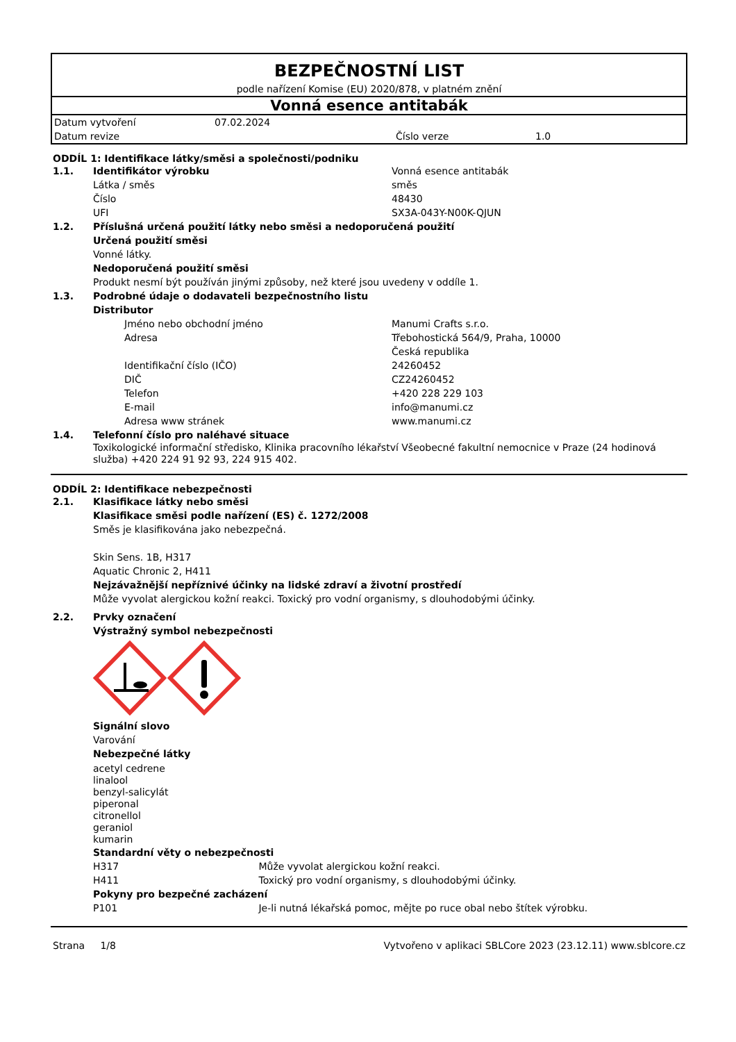BEZPEČNOSTNÍ LIST
podle nařízení Komise (EU) 2020/878, v platném znění
Vonná esence antitabák
| Datum vytvoření | 07.02.2024 | | |
| Datum revize | | Číslo verze | 1.0 |
ODDÍL 1: Identifikace látky/směsi a společnosti/podniku
1.1. Identifikátor výrobku Vonná esence antitabák
Látka / směs směs
Číslo 48430
UFI SX3A-043Y-N00K-QJUN
1.2. Příslušná určená použití látky nebo směsi a nedoporučená použití
Určená použití směsi
Vonné látky.
Nedoporučená použití směsi
Produkt nesmí být používán jinými způsoby, než které jsou uvedeny v oddíle 1.
1.3. Podrobné údaje o dodavateli bezpečnostního listu
Distributor
Jméno nebo obchodní jméno Manumi Crafts s.r.o.
Adresa Třebohostická 564/9, Praha, 10000
Česká republika
Identifikační číslo (IČO) 24260452
DIČ CZ24260452
Telefon +420 228 229 103
E-mail info@manumi.cz
Adresa www stránek www.manumi.cz
1.4. Telefonní číslo pro naléhavé situace
Toxikologické informační středisko, Klinika pracovního lékařství Všeobecné fakultní nemocnice v Praze (24 hodinová služba) +420 224 91 92 93, 224 915 402.
ODDÍL 2: Identifikace nebezpečnosti
2.1. Klasifikace látky nebo směsi
Klasifikace směsi podle nařízení (ES) č. 1272/2008
Směs je klasifikována jako nebezpečná.
Skin Sens. 1B, H317
Aquatic Chronic 2, H411
Nejzávažnější nepříznivé účinky na lidské zdraví a životní prostředí
Může vyvolat alergickou kožní reakci. Toxický pro vodní organismy, s dlouhodobými účinky.
2.2. Prvky označení
Výstražný symbol nebezpečnosti
Signální slovo
Varování
Nebezpečné látky
acetyl cedrene
linalool
benzyl-salicylát
piperonal
citronellol
geraniol
kumarin
Standardní věty o nebezpečnosti
H317 Může vyvolat alergickou kožní reakci.
H411 Toxický pro vodní organismy, s dlouhodobými účinky.
Pokyny pro bezpečné zacházení
P101 Je-li nutná lékařská pomoc, mějte po ruce obal nebo štítek výrobku.
Strana 1/8 Vytvořeno v aplikaci SBLCore 2023 (23.12.11) www.sblcore.cz